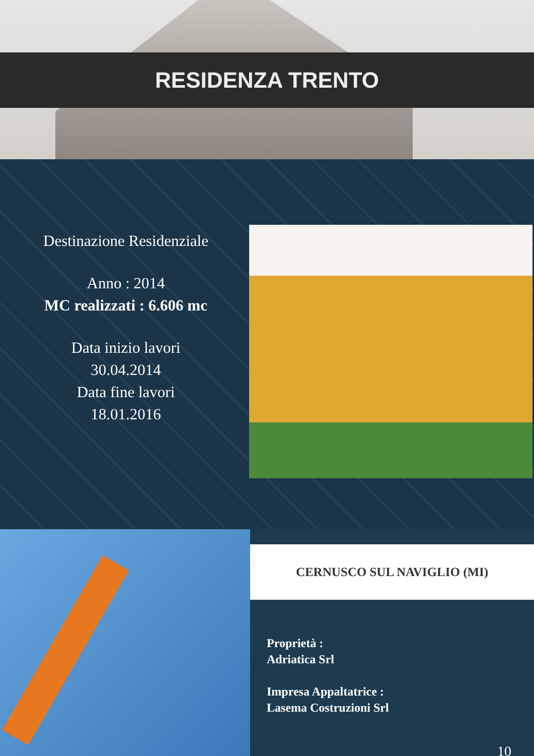RESIDENZA TRENTO
Destinazione Residenziale
Anno : 2014
MC realizzati : 6.606 mc
Data inizio lavori
30.04.2014
Data fine lavori
18.01.2016
CERNUSCO SUL NAVIGLIO (MI)
Proprietà :
Adriatica Srl
Impresa Appaltatrice :
Lasema Costruzioni Srl
10